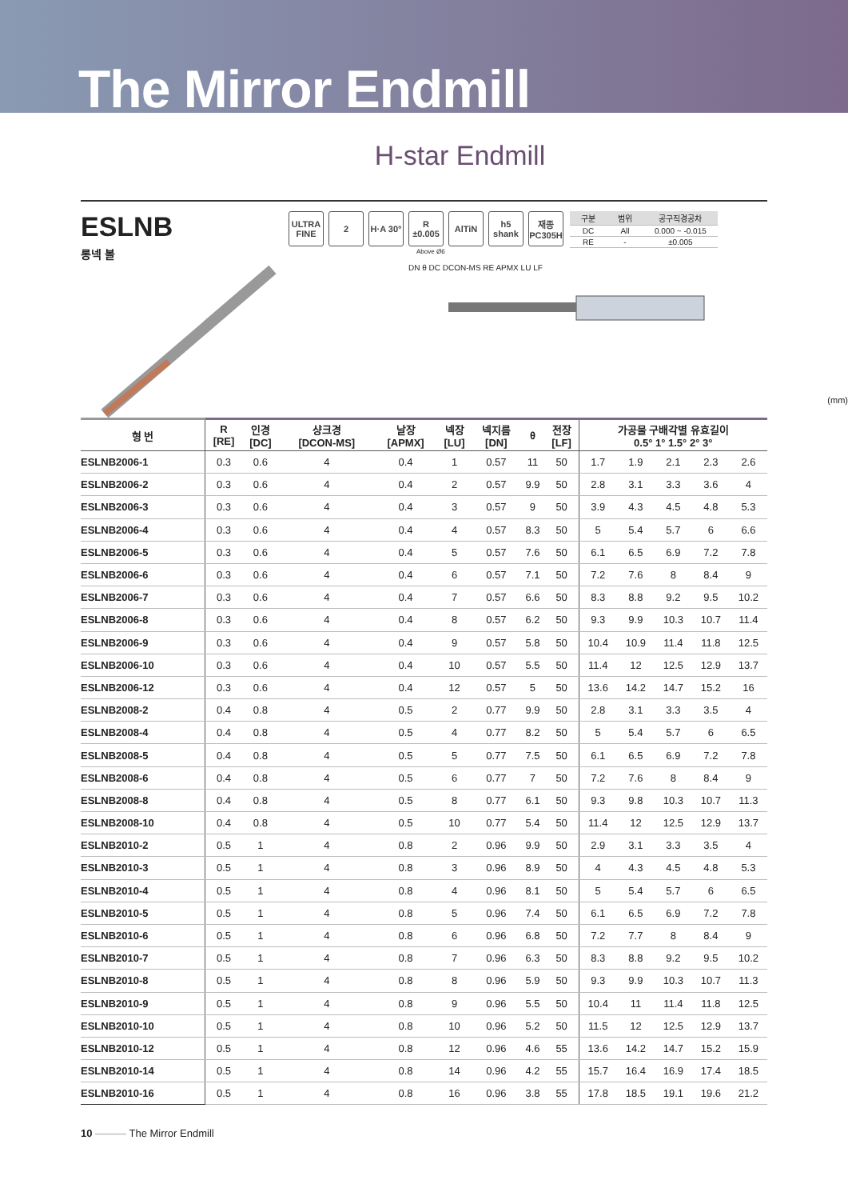The Mirror Endmill
H-star Endmill
ESLNB
롱넥 볼
ULTRA FINE
2 H·A 30°
R ±0.005
AlTiN h5 shank
재종 PC305H
| 구분 | 범위 | 공구직경공차 |
| --- | --- | --- |
| DC | All | 0.000 ~ -0.015 |
| RE | - | ±0.005 |
Above Ø6
DN θ DC DCON-MS RE APMX LU LF
(mm)
| 형 번 | R [RE] | 인경 [DC] | 샹크경 [DCON-MS] | 날장 [APMX] | 넥장 [LU] | 넥지름 [DN] | θ | 전장 [LF] | 가공물 구배각별 유효길이 0.5° 1° 1.5° 2° 3° | | | | |
| --- | --- | --- | --- | --- | --- | --- | --- | --- | --- | --- | --- | --- | --- |
| ESLNB2006-1 | 0.3 | 0.6 | 4 | 0.4 | 1 | 0.57 | 11 | 50 | 1.7 | 1.9 | 2.1 | 2.3 | 2.6 |
| ESLNB2006-2 | 0.3 | 0.6 | 4 | 0.4 | 2 | 0.57 | 9.9 | 50 | 2.8 | 3.1 | 3.3 | 3.6 | 4 |
| ESLNB2006-3 | 0.3 | 0.6 | 4 | 0.4 | 3 | 0.57 | 9 | 50 | 3.9 | 4.3 | 4.5 | 4.8 | 5.3 |
| ESLNB2006-4 | 0.3 | 0.6 | 4 | 0.4 | 4 | 0.57 | 8.3 | 50 | 5 | 5.4 | 5.7 | 6 | 6.6 |
| ESLNB2006-5 | 0.3 | 0.6 | 4 | 0.4 | 5 | 0.57 | 7.6 | 50 | 6.1 | 6.5 | 6.9 | 7.2 | 7.8 |
| ESLNB2006-6 | 0.3 | 0.6 | 4 | 0.4 | 6 | 0.57 | 7.1 | 50 | 7.2 | 7.6 | 8 | 8.4 | 9 |
| ESLNB2006-7 | 0.3 | 0.6 | 4 | 0.4 | 7 | 0.57 | 6.6 | 50 | 8.3 | 8.8 | 9.2 | 9.5 | 10.2 |
| ESLNB2006-8 | 0.3 | 0.6 | 4 | 0.4 | 8 | 0.57 | 6.2 | 50 | 9.3 | 9.9 | 10.3 | 10.7 | 11.4 |
| ESLNB2006-9 | 0.3 | 0.6 | 4 | 0.4 | 9 | 0.57 | 5.8 | 50 | 10.4 | 10.9 | 11.4 | 11.8 | 12.5 |
| ESLNB2006-10 | 0.3 | 0.6 | 4 | 0.4 | 10 | 0.57 | 5.5 | 50 | 11.4 | 12 | 12.5 | 12.9 | 13.7 |
| ESLNB2006-12 | 0.3 | 0.6 | 4 | 0.4 | 12 | 0.57 | 5 | 50 | 13.6 | 14.2 | 14.7 | 15.2 | 16 |
| ESLNB2008-2 | 0.4 | 0.8 | 4 | 0.5 | 2 | 0.77 | 9.9 | 50 | 2.8 | 3.1 | 3.3 | 3.5 | 4 |
| ESLNB2008-4 | 0.4 | 0.8 | 4 | 0.5 | 4 | 0.77 | 8.2 | 50 | 5 | 5.4 | 5.7 | 6 | 6.5 |
| ESLNB2008-5 | 0.4 | 0.8 | 4 | 0.5 | 5 | 0.77 | 7.5 | 50 | 6.1 | 6.5 | 6.9 | 7.2 | 7.8 |
| ESLNB2008-6 | 0.4 | 0.8 | 4 | 0.5 | 6 | 0.77 | 7 | 50 | 7.2 | 7.6 | 8 | 8.4 | 9 |
| ESLNB2008-8 | 0.4 | 0.8 | 4 | 0.5 | 8 | 0.77 | 6.1 | 50 | 9.3 | 9.8 | 10.3 | 10.7 | 11.3 |
| ESLNB2008-10 | 0.4 | 0.8 | 4 | 0.5 | 10 | 0.77 | 5.4 | 50 | 11.4 | 12 | 12.5 | 12.9 | 13.7 |
| ESLNB2010-2 | 0.5 | 1 | 4 | 0.8 | 2 | 0.96 | 9.9 | 50 | 2.9 | 3.1 | 3.3 | 3.5 | 4 |
| ESLNB2010-3 | 0.5 | 1 | 4 | 0.8 | 3 | 0.96 | 8.9 | 50 | 4 | 4.3 | 4.5 | 4.8 | 5.3 |
| ESLNB2010-4 | 0.5 | 1 | 4 | 0.8 | 4 | 0.96 | 8.1 | 50 | 5 | 5.4 | 5.7 | 6 | 6.5 |
| ESLNB2010-5 | 0.5 | 1 | 4 | 0.8 | 5 | 0.96 | 7.4 | 50 | 6.1 | 6.5 | 6.9 | 7.2 | 7.8 |
| ESLNB2010-6 | 0.5 | 1 | 4 | 0.8 | 6 | 0.96 | 6.8 | 50 | 7.2 | 7.7 | 8 | 8.4 | 9 |
| ESLNB2010-7 | 0.5 | 1 | 4 | 0.8 | 7 | 0.96 | 6.3 | 50 | 8.3 | 8.8 | 9.2 | 9.5 | 10.2 |
| ESLNB2010-8 | 0.5 | 1 | 4 | 0.8 | 8 | 0.96 | 5.9 | 50 | 9.3 | 9.9 | 10.3 | 10.7 | 11.3 |
| ESLNB2010-9 | 0.5 | 1 | 4 | 0.8 | 9 | 0.96 | 5.5 | 50 | 10.4 | 11 | 11.4 | 11.8 | 12.5 |
| ESLNB2010-10 | 0.5 | 1 | 4 | 0.8 | 10 | 0.96 | 5.2 | 50 | 11.5 | 12 | 12.5 | 12.9 | 13.7 |
| ESLNB2010-12 | 0.5 | 1 | 4 | 0.8 | 12 | 0.96 | 4.6 | 55 | 13.6 | 14.2 | 14.7 | 15.2 | 15.9 |
| ESLNB2010-14 | 0.5 | 1 | 4 | 0.8 | 14 | 0.96 | 4.2 | 55 | 15.7 | 16.4 | 16.9 | 17.4 | 18.5 |
| ESLNB2010-16 | 0.5 | 1 | 4 | 0.8 | 16 | 0.96 | 3.8 | 55 | 17.8 | 18.5 | 19.1 | 19.6 | 21.2 |
10 ——— The Mirror Endmill